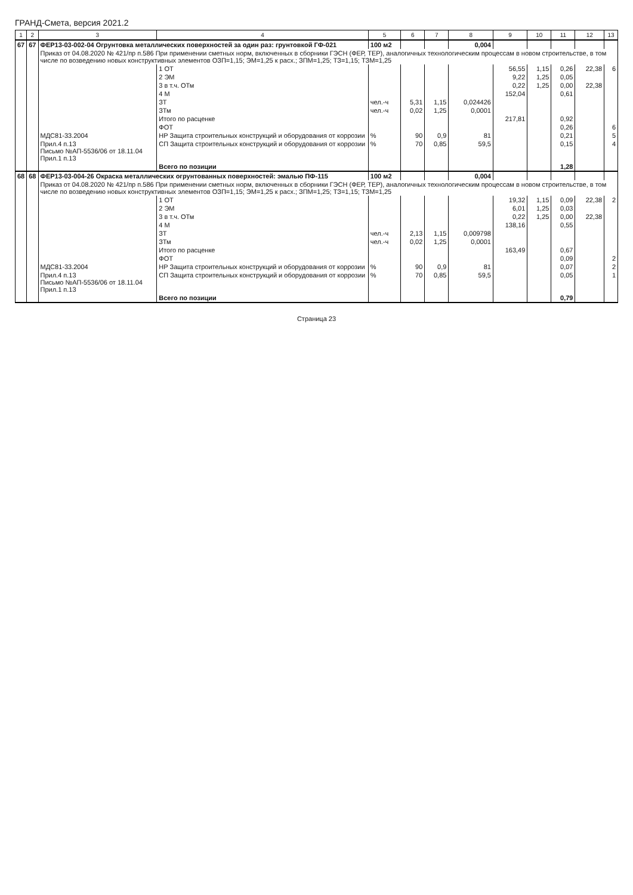ГРАНД-Смета, версия 2021.2
| 1 | 2 | 3 | 4 | 5 | 6 | 7 | 8 | 9 | 10 | 11 | 12 | 13 |
| --- | --- | --- | --- | --- | --- | --- | --- | --- | --- | --- | --- | --- |
| 67 | 67 | ФЕР13-03-002-04 Огрунтовка металлических поверхностей за один раз: грунтовкой ГФ-021 | | 100 м2 | | | 0,004 | | | | | |
| | | Приказ от 04.08.2020 № 421/пр п.586 При применении сметных норм, включенных в сборники ГЭСН (ФЕР, ТЕР), аналогичных технологическим процессам в новом строительстве, в том числе по возведению новых конструктивных элементов ОЗП=1,15; ЭМ=1,25 к расх.; ЗПМ=1,25; ТЗ=1,15; ТЗМ=1,25 | | | | | | | | | | |
| | | | 1 ОТ | | | | | 56,55 | 1,15 | 0,26 | 22,38 | 6 |
| | | | 2 ЭМ | | | | | 9,22 | 1,25 | 0,05 | | |
| | | | 3 в т.ч. ОТм | | | | | 0,22 | 1,25 | 0,00 | 22,38 | |
| | | | 4 М | | | | | 152,04 | | 0,61 | | |
| | | | ЗТ | чел.-ч | 5,31 | 1,15 | 0,024426 | | | | | |
| | | | ЗТм | чел.-ч | 0,02 | 1,25 | 0,0001 | | | | | |
| | | | Итого по расценке | | | | | 217,81 | | 0,92 | | |
| | | | ФОТ | | | | | | | 0,26 | | 6 |
| | | МДС81-33.2004 | НР Защита строительных конструкций и оборудования от коррозии | % | 90 | 0,9 | 81 | | | 0,21 | | 5 |
| | | Прил.4 п.13 Письмо №АП-5536/06 от 18.11.04 Прил.1 п.13 | СП Защита строительных конструкций и оборудования от коррозии | % | 70 | 0,85 | 59,5 | | | 0,15 | | 4 |
| | | | Всего по позиции | | | | | | | 1,28 | | |
| 68 | 68 | ФЕР13-03-004-26 Окраска металлических огрунтованных поверхностей: эмалью ПФ-115 | | 100 м2 | | | 0,004 | | | | | |
| | | Приказ от 04.08.2020 № 421/пр п.586 При применении сметных норм, включенных в сборники ГЭСН (ФЕР, ТЕР), аналогичных технологическим процессам в новом строительстве, в том числе по возведению новых конструктивных элементов ОЗП=1,15; ЭМ=1,25 к расх.; ЗПМ=1,25; ТЗ=1,15; ТЗМ=1,25 | | | | | | | | | | |
| | | | 1 ОТ | | | | | 19,32 | 1,15 | 0,09 | 22,38 | 2 |
| | | | 2 ЭМ | | | | | 6,01 | 1,25 | 0,03 | | |
| | | | 3 в т.ч. ОТм | | | | | 0,22 | 1,25 | 0,00 | 22,38 | |
| | | | 4 М | | | | | 138,16 | | 0,55 | | |
| | | | ЗТ | чел.-ч | 2,13 | 1,15 | 0,009798 | | | | | |
| | | | ЗТм | чел.-ч | 0,02 | 1,25 | 0,0001 | | | | | |
| | | | Итого по расценке | | | | | 163,49 | | 0,67 | | |
| | | | ФОТ | | | | | | | 0,09 | | 2 |
| | | МДС81-33.2004 | НР Защита строительных конструкций и оборудования от коррозии | % | 90 | 0,9 | 81 | | | 0,07 | | 2 |
| | | Прил.4 п.13 Письмо №АП-5536/06 от 18.11.04 Прил.1 п.13 | СП Защита строительных конструкций и оборудования от коррозии | % | 70 | 0,85 | 59,5 | | | 0,05 | | 1 |
| | | | Всего по позиции | | | | | | | 0,79 | | |
Страница 23